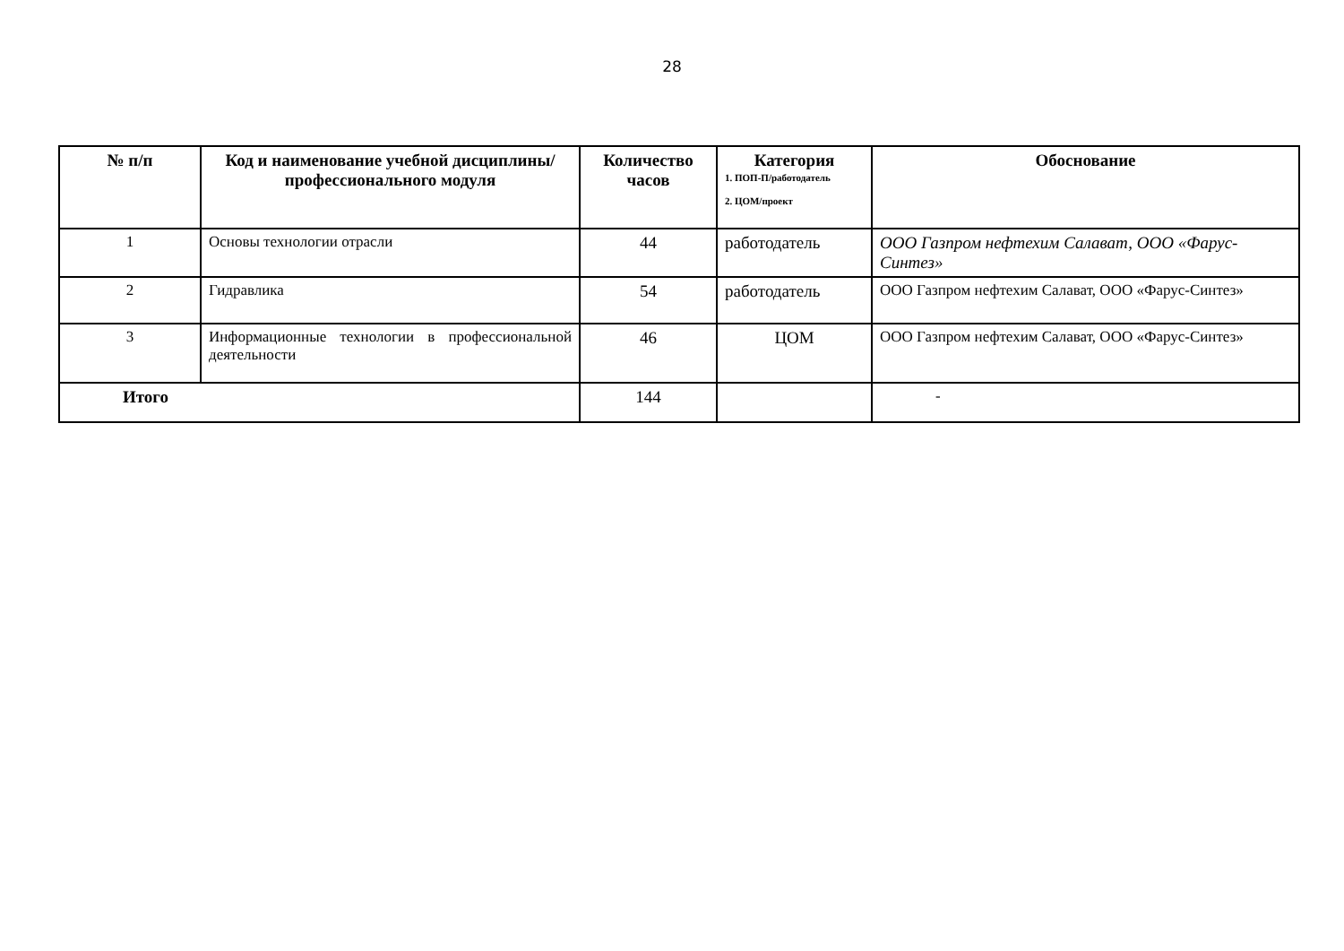28
| № п/п | Код и наименование учебной дисциплины/профессионального модуля | Количество часов | Категория 1. ПОП-П/работодатель 2. ЦОМ/проект | Обоснование |
| --- | --- | --- | --- | --- |
| 1 | Основы технологии отрасли | 44 | работодатель | ООО Газпром нефтехим Салават, ООО «Фарус-Синтез» |
| 2 | Гидравлика | 54 | работодатель | ООО Газпром нефтехим Салават, ООО «Фарус-Синтез» |
| 3 | Информационные технологии в профессиональной деятельности | 46 | ЦОМ | ООО Газпром нефтехим Салават, ООО «Фарус-Синтез» |
| Итого | | 144 | | - |